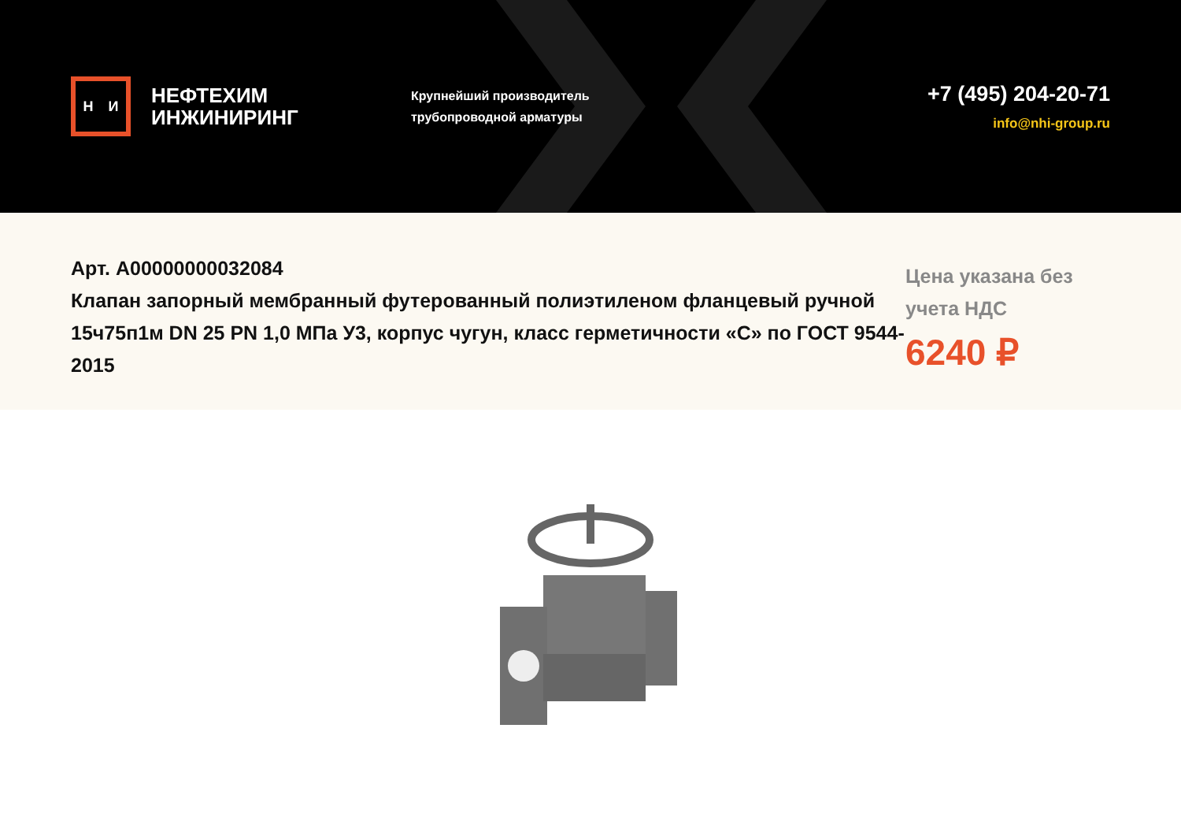Н И
НЕФТЕХИМ
ИНЖИНИРИНГ
Крупнейший производитель
трубопроводной арматуры
+7 (495) 204-20-71
info@nhi-group.ru
Арт. А00000000032084
Клапан запорный мембранный футерованный полиэтиленом фланцевый ручной 15ч75п1м DN 25 PN 1,0 МПа У3, корпус чугун, класс герметичности «С» по ГОСТ 9544-2015
Цена указана без учета НДС
6240 ₽